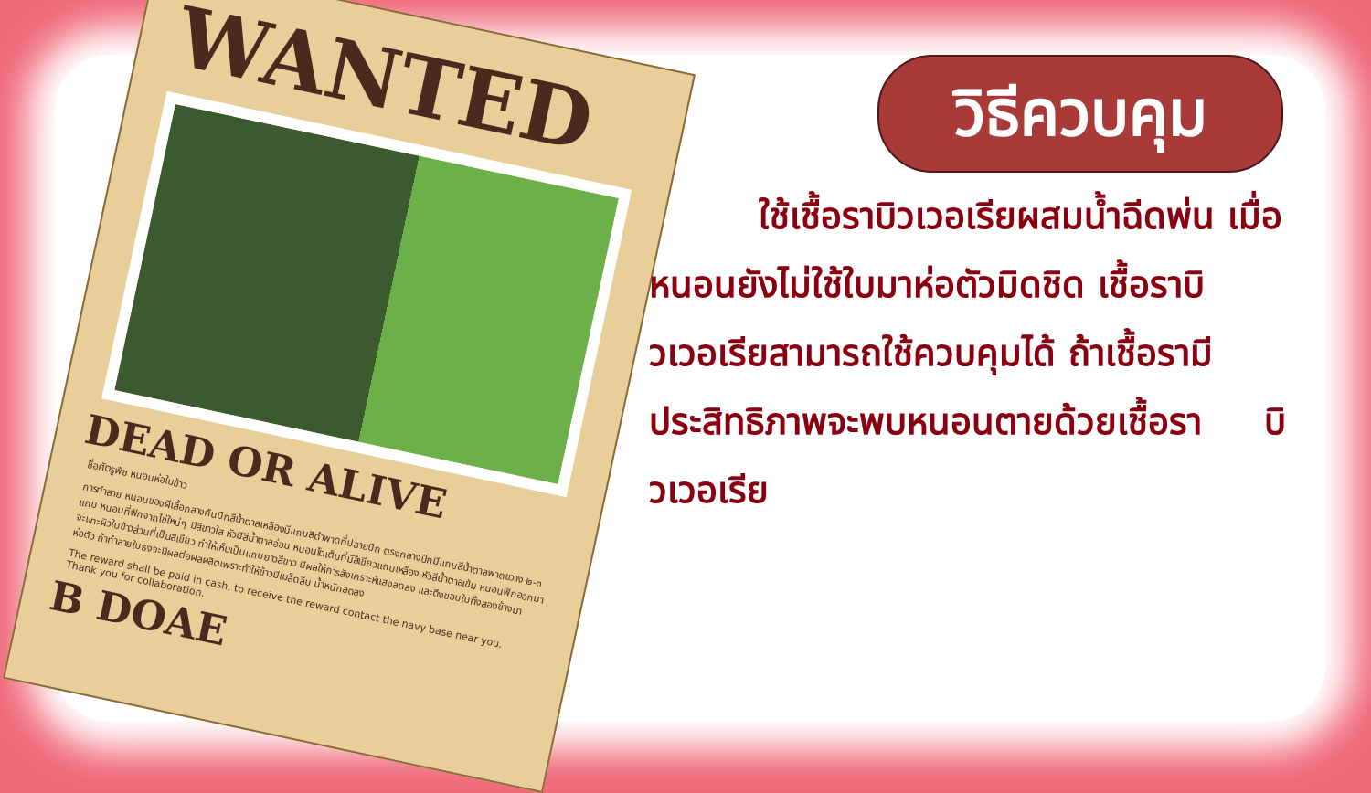WANTED
DEAD OR ALIVE
ชื่อศัตรูพืช หนอนห่อใบข้าว
การทำลาย หนอนของผีเสื้อกลางคืนปีกสีน้ำตาลเหลืองมีแถบสีดำพาดที่ปลายปีก ตรงกลางปีกมีแถบสีน้ำตาลพาดขวาง ๒-๓ แถบ หนอนที่ฟักจากไข่ใหม่ๆ มีสีขาวใส หัวมีสีน้ำตาลอ่อน หนอนโตเต็มที่มีสีเขียวแถบเหลือง หัวสีน้ำตาลเข้ม หนอนฟักออกมาจะแทะผิวใบข้าวส่วนที่เป็นสีเขียว ทำให้เห็นเป็นแถบยาวสีขาว มีผลให้การสังเคราะห์แสงลดลง และดึงขอบใบทั้งสองข้างมาห่อตัว ถ้าทำลายใบธงจะมีผลต่อผลผลิตเพราะทำให้ข้าวมีเมล็ดลีบ น้ำหนักลดลง
The reward shall be paid in cash, to receive the reward contact the navy base near you. Thank you for collaboration.
B DOAE
วิธีควบคุม
   ใช้เชื้อราบิวเวอเรียผสมน้ำฉีดพ่น เมื่อหนอนยังไม่ใช้ใบมาห่อตัวมิดชิด เชื้อราบิวเวอเรียสามารถใช้ควบคุมได้ ถ้าเชื้อรามีประสิทธิภาพจะพบหนอนตายด้วยเชื้อรา   บิวเวอเรีย